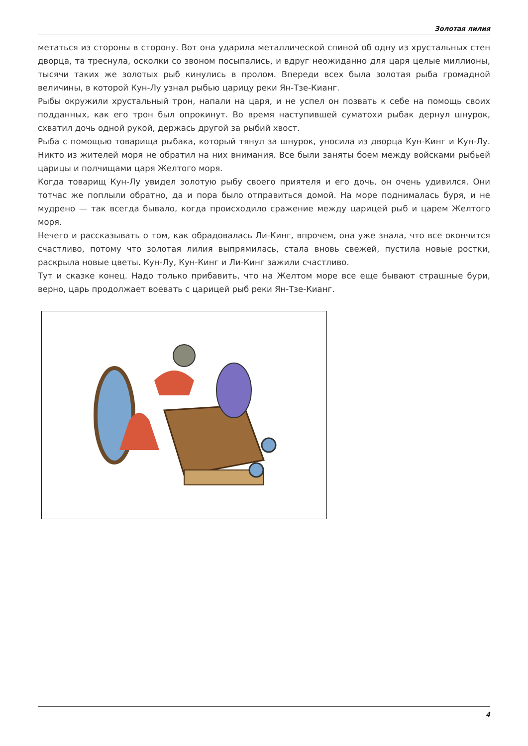Золотая лилия
метаться из стороны в сторону. Вот она ударила металлической спиной об одну из хрустальных стен дворца, та треснула, осколки со звоном посыпались, и вдруг неожиданно для царя целые миллионы, тысячи таких же золотых рыб кинулись в пролом. Впереди всех была золотая рыба громадной величины, в которой Кун-Лу узнал рыбью царицу реки Ян-Тзе-Кианг.
Рыбы окружили хрустальный трон, напали на царя, и не успел он позвать к себе на помощь своих подданных, как его трон был опрокинут. Во время наступившей суматохи рыбак дернул шнурок, схватил дочь одной рукой, держась другой за рыбий хвост.
Рыба с помощью товарища рыбака, который тянул за шнурок, уносила из дворца Кун-Кинг и Кун-Лу. Никто из жителей моря не обратил на них внимания. Все были заняты боем между войсками рыбьей царицы и полчищами царя Желтого моря.
Когда товарищ Кун-Лу увидел золотую рыбу своего приятеля и его дочь, он очень удивился. Они тотчас же поплыли обратно, да и пора было отправиться домой. На море поднималась буря, и не мудрено — так всегда бывало, когда происходило сражение между царицей рыб и царем Желтого моря.
Нечего и рассказывать о том, как обрадовалась Ли-Кинг, впрочем, она уже знала, что все окончится счастливо, потому что золотая лилия выпрямилась, стала вновь свежей, пустила новые ростки, раскрыла новые цветы. Кун-Лу, Кун-Кинг и Ли-Кинг зажили счастливо.
Тут и сказке конец. Надо только прибавить, что на Желтом море все еще бывают страшные бури, верно, царь продолжает воевать с царицей рыб реки Ян-Тзе-Кианг.
4